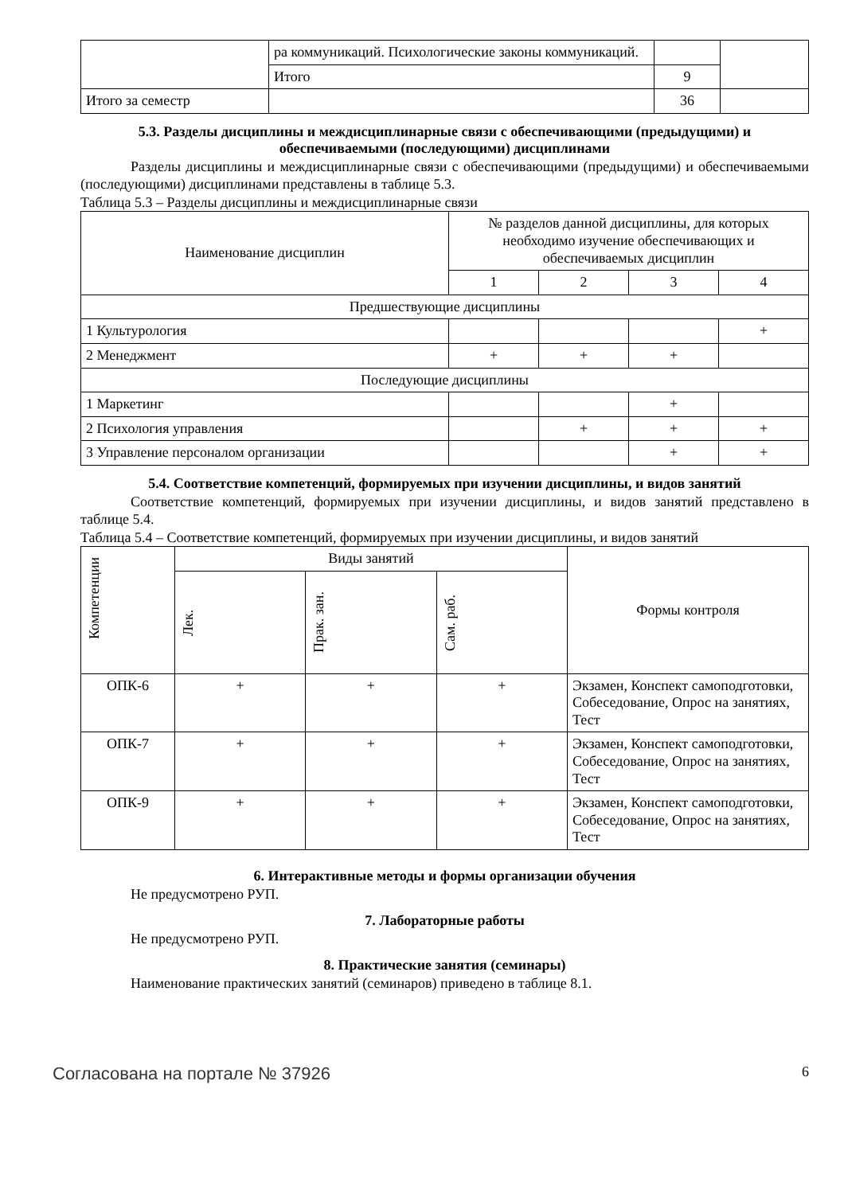| | ра коммуникаций. Психологические законы коммуникаций. | | |
| | Итого | 9 | |
| Итого за семестр | | 36 | |
5.3. Разделы дисциплины и междисциплинарные связи с обеспечивающими (предыдущими) и обеспечиваемыми (последующими) дисциплинами
Разделы дисциплины и междисциплинарные связи с обеспечивающими (предыдущими) и обеспечиваемыми (последующими) дисциплинами представлены в таблице 5.3.
Таблица 5.3 – Разделы дисциплины и междисциплинарные связи
| Наименование дисциплин | № разделов данной дисциплины, для которых необходимо изучение обеспечивающих и обеспечиваемых дисциплин | | | |
| --- | --- | --- | --- | --- |
| | 1 | 2 | 3 | 4 |
| Предшествующие дисциплины | | | | |
| 1 Культурология | | | | + |
| 2 Менеджмент | + | + | + | |
| Последующие дисциплины | | | | |
| 1 Маркетинг | | | + | |
| 2 Психология управления | | + | + | + |
| 3 Управление персоналом организации | | | + | + |
5.4. Соответствие компетенций, формируемых при изучении дисциплины, и видов занятий
Соответствие компетенций, формируемых при изучении дисциплины, и видов занятий представлено в таблице 5.4.
Таблица 5.4 – Соответствие компетенций, формируемых при изучении дисциплины, и видов занятий
| Компетенции | Виды занятий | | | Формы контроля |
| --- | --- | --- | --- | --- |
| | Лек. | Прак. зан. | Сам. раб. | |
| ОПК-6 | + | + | + | Экзамен, Конспект самоподготовки, Собеседование, Опрос на занятиях, Тест |
| ОПК-7 | + | + | + | Экзамен, Конспект самоподготовки, Собеседование, Опрос на занятиях, Тест |
| ОПК-9 | + | + | + | Экзамен, Конспект самоподготовки, Собеседование, Опрос на занятиях, Тест |
6. Интерактивные методы и формы организации обучения
Не предусмотрено РУП.
7. Лабораторные работы
Не предусмотрено РУП.
8. Практические занятия (семинары)
Наименование практических занятий (семинаров) приведено в таблице 8.1.
Согласована на портале № 37926 6